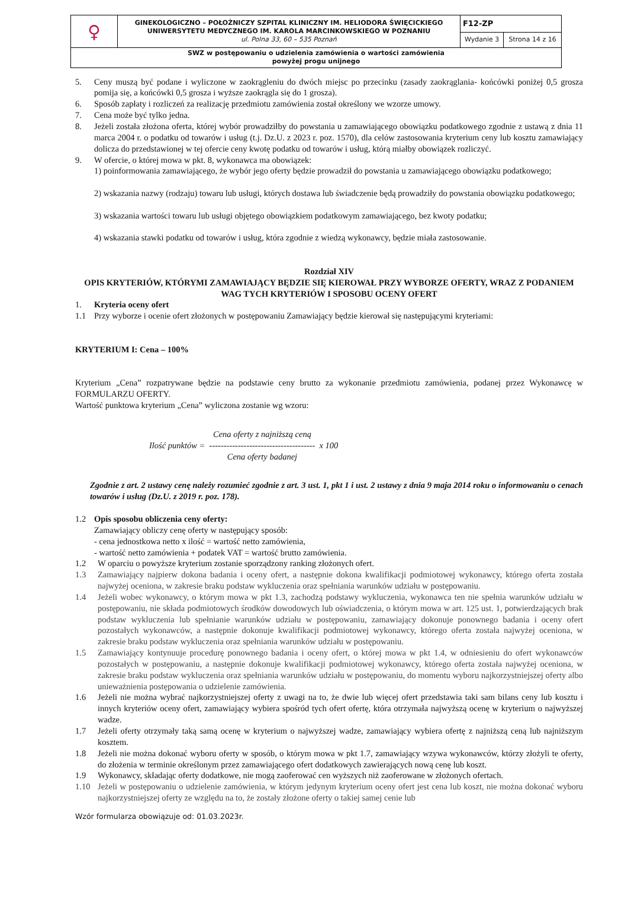| ♀ | GINEKOLOGICZNO – POŁOŻNICZY SZPITAL KLINICZNY IM. HELIODORA ŚWIĘCICKIEGO UNIWERSYTETU MEDYCZNEGO IM. KAROLA MARCINKOWSKIEGO W POZNANIU ul. Polna 33, 60 – 535 Poznań | F12-ZP | |
| | | Wydanie 3 | Strona 14 z 16 |
| SWZ w postępowaniu o udzielenia zamówienia o wartości zamówienia powyżej progu unijnego | | | |
5. Ceny muszą być podane i wyliczone w zaokrągleniu do dwóch miejsc po przecinku (zasady zaokrąglania- końcówki poniżej 0,5 grosza pomija się, a końcówki 0,5 grosza i wyższe zaokrągla się do 1 grosza).
6. Sposób zapłaty i rozliczeń za realizację przedmiotu zamówienia został określony we wzorze umowy.
7. Cena może być tylko jedna.
8. Jeżeli została złożona oferta, której wybór prowadziłby do powstania u zamawiającego obowiązku podatkowego zgodnie z ustawą z dnia 11 marca 2004 r. o podatku od towarów i usług (t.j. Dz.U. z 2023 r. poz. 1570), dla celów zastosowania kryterium ceny lub kosztu zamawiający dolicza do przedstawionej w tej ofercie ceny kwotę podatku od towarów i usług, którą miałby obowiązek rozliczyć.
9. W ofercie, o której mowa w pkt. 8, wykonawca ma obowiązek:
1) poinformowania zamawiającego, że wybór jego oferty będzie prowadził do powstania u zamawiającego obowiązku podatkowego;
2) wskazania nazwy (rodzaju) towaru lub usługi, których dostawa lub świadczenie będą prowadziły do powstania obowiązku podatkowego;
3) wskazania wartości towaru lub usługi objętego obowiązkiem podatkowym zamawiającego, bez kwoty podatku;
4) wskazania stawki podatku od towarów i usług, która zgodnie z wiedzą wykonawcy, będzie miała zastosowanie.
Rozdział XIV
OPIS KRYTERIÓW, KTÓRYMI ZAMAWIAJĄCY BĘDZIE SIĘ KIEROWAŁ PRZY WYBORZE OFERTY, WRAZ Z PODANIEM WAG TYCH KRYTERIÓW I SPOSOBU OCENY OFERT
1. Kryteria oceny ofert
1.1 Przy wyborze i ocenie ofert złożonych w postępowaniu Zamawiający będzie kierował się następującymi kryteriami:
KRYTERIUM I: Cena – 100%
Kryterium „Cena” rozpatrywane będzie na podstawie ceny brutto za wykonanie przedmiotu zamówienia, podanej przez Wykonawcę w FORMULARZU OFERTY.
Wartość punktowa kryterium „Cena” wyliczona zostanie wg wzoru:
Ilość punktów = Cena oferty z najniższą ceną
-------------------------------------
Cena oferty badanej x 100
Zgodnie z art. 2 ustawy cenę należy rozumieć zgodnie z art. 3 ust. 1, pkt 1 i ust. 2 ustawy z dnia 9 maja 2014 roku o informowaniu o cenach towarów i usług (Dz.U. z 2019 r. poz. 178).
1.2 Opis sposobu obliczenia ceny oferty:
Zamawiający obliczy cenę oferty w następujący sposób:
- cena jednostkowa netto x ilość = wartość netto zamówienia,
- wartość netto zamówienia + podatek VAT = wartość brutto zamówienia.
1.2 W oparciu o powyższe kryterium zostanie sporządzony ranking złożonych ofert.
1.3 Zamawiający najpierw dokona badania i oceny ofert, a następnie dokona kwalifikacji podmiotowej wykonawcy, którego oferta została najwyżej oceniona, w zakresie braku podstaw wykluczenia oraz spełniania warunków udziału w postępowaniu.
1.4 Jeżeli wobec wykonawcy, o którym mowa w pkt 1.3, zachodzą podstawy wykluczenia, wykonawca ten nie spełnia warunków udziału w postępowaniu, nie składa podmiotowych środków dowodowych lub oświadczenia, o którym mowa w art. 125 ust. 1, potwierdzających brak podstaw wykluczenia lub spełnianie warunków udziału w postępowaniu, zamawiający dokonuje ponownego badania i oceny ofert pozostałych wykonawców, a następnie dokonuje kwalifikacji podmiotowej wykonawcy, którego oferta została najwyżej oceniona, w zakresie braku podstaw wykluczenia oraz spełniania warunków udziału w postępowaniu.
1.5 Zamawiający kontynuuje procedurę ponownego badania i oceny ofert, o której mowa w pkt 1.4, w odniesieniu do ofert wykonawców pozostałych w postępowaniu, a następnie dokonuje kwalifikacji podmiotowej wykonawcy, którego oferta została najwyżej oceniona, w zakresie braku podstaw wykluczenia oraz spełniania warunków udziału w postępowaniu, do momentu wyboru najkorzystniejszej oferty albo unieważnienia postępowania o udzielenie zamówienia.
1.6 Jeżeli nie można wybrać najkorzystniejszej oferty z uwagi na to, że dwie lub więcej ofert przedstawia taki sam bilans ceny lub kosztu i innych kryteriów oceny ofert, zamawiający wybiera spośród tych ofert ofertę, która otrzymała najwyższą ocenę w kryterium o najwyższej wadze.
1.7 Jeżeli oferty otrzymały taką samą ocenę w kryterium o najwyższej wadze, zamawiający wybiera ofertę z najniższą ceną lub najniższym kosztem.
1.8 Jeżeli nie można dokonać wyboru oferty w sposób, o którym mowa w pkt 1.7, zamawiający wzywa wykonawców, którzy złożyli te oferty, do złożenia w terminie określonym przez zamawiającego ofert dodatkowych zawierających nową cenę lub koszt.
1.9 Wykonawcy, składając oferty dodatkowe, nie mogą zaoferować cen wyższych niż zaoferowane w złożonych ofertach.
1.10 Jeżeli w postępowaniu o udzielenie zamówienia, w którym jedynym kryterium oceny ofert jest cena lub koszt, nie można dokonać wyboru najkorzystniejszej oferty ze względu na to, że zostały złożone oferty o takiej samej cenie lub
Wzór formularza obowiązuje od: 01.03.2023r.